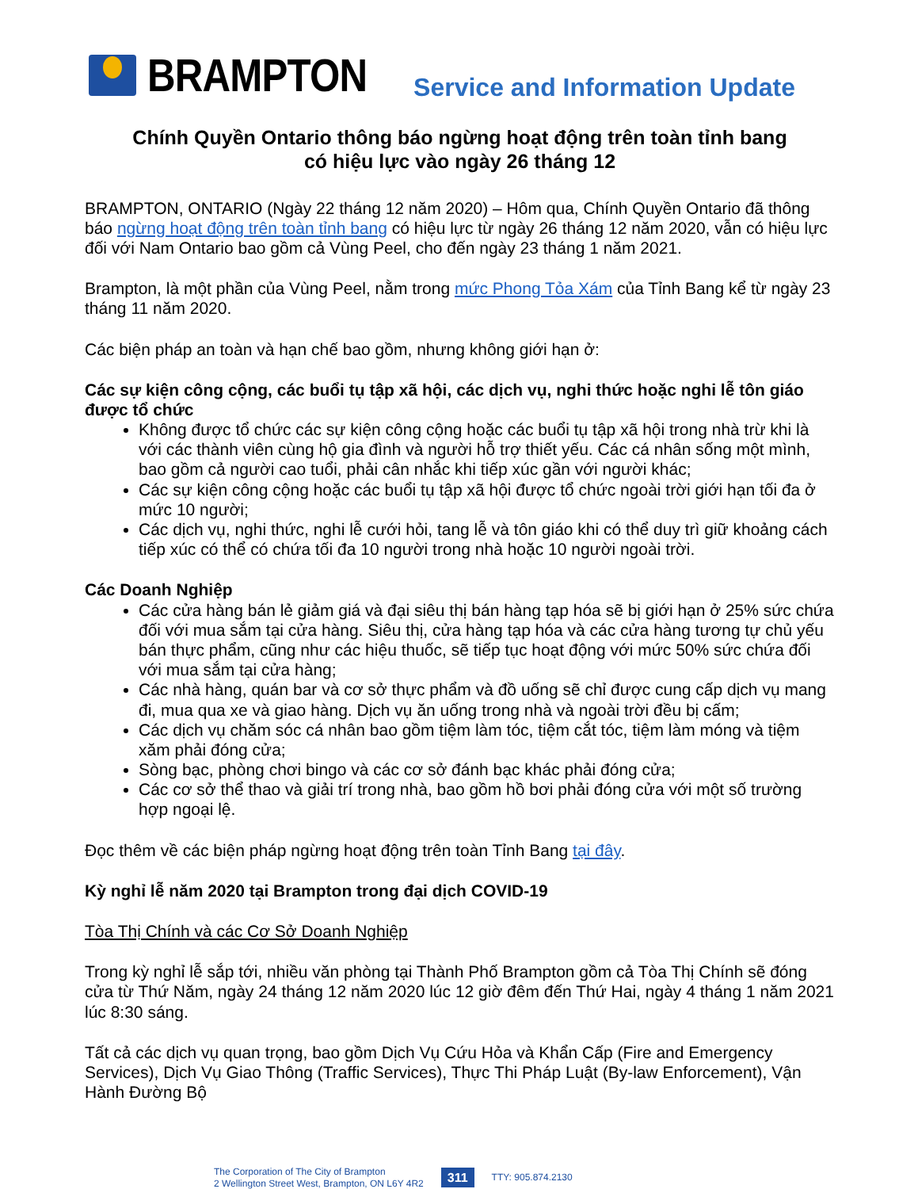BRAMPTON
Service and Information Update
Chính Quyền Ontario thông báo ngừng hoạt động trên toàn tỉnh bang
có hiệu lực vào ngày 26 tháng 12
BRAMPTON, ONTARIO (Ngày 22 tháng 12 năm 2020) – Hôm qua, Chính Quyền Ontario đã thông báo ngừng hoạt động trên toàn tỉnh bang có hiệu lực từ ngày 26 tháng 12 năm 2020, vẫn có hiệu lực đối với Nam Ontario bao gồm cả Vùng Peel, cho đến ngày 23 tháng 1 năm 2021.
Brampton, là một phần của Vùng Peel, nằm trong mức Phong Tỏa Xám của Tỉnh Bang kể từ ngày 23 tháng 11 năm 2020.
Các biện pháp an toàn và hạn chế bao gồm, nhưng không giới hạn ở:
Các sự kiện công cộng, các buổi tụ tập xã hội, các dịch vụ, nghi thức hoặc nghi lễ tôn giáo được tổ chức
Không được tổ chức các sự kiện công cộng hoặc các buổi tụ tập xã hội trong nhà trừ khi là với các thành viên cùng hộ gia đình và người hỗ trợ thiết yếu. Các cá nhân sống một mình, bao gồm cả người cao tuổi, phải cân nhắc khi tiếp xúc gần với người khác;
Các sự kiện công cộng hoặc các buổi tụ tập xã hội được tổ chức ngoài trời giới hạn tối đa ở mức 10 người;
Các dịch vụ, nghi thức, nghi lễ cưới hỏi, tang lễ và tôn giáo khi có thể duy trì giữ khoảng cách tiếp xúc có thể có chứa tối đa 10 người trong nhà hoặc 10 người ngoài trời.
Các Doanh Nghiệp
Các cửa hàng bán lẻ giảm giá và đại siêu thị bán hàng tạp hóa sẽ bị giới hạn ở 25% sức chứa đối với mua sắm tại cửa hàng. Siêu thị, cửa hàng tạp hóa và các cửa hàng tương tự chủ yếu bán thực phẩm, cũng như các hiệu thuốc, sẽ tiếp tục hoạt động với mức 50% sức chứa đối với mua sắm tại cửa hàng;
Các nhà hàng, quán bar và cơ sở thực phẩm và đồ uống sẽ chỉ được cung cấp dịch vụ mang đi, mua qua xe và giao hàng. Dịch vụ ăn uống trong nhà và ngoài trời đều bị cấm;
Các dịch vụ chăm sóc cá nhân bao gồm tiệm làm tóc, tiệm cắt tóc, tiệm làm móng và tiệm xăm phải đóng cửa;
Sòng bạc, phòng chơi bingo và các cơ sở đánh bạc khác phải đóng cửa;
Các cơ sở thể thao và giải trí trong nhà, bao gồm hồ bơi phải đóng cửa với một số trường hợp ngoại lệ.
Đọc thêm về các biện pháp ngừng hoạt động trên toàn Tỉnh Bang tại đây.
Kỳ nghỉ lễ năm 2020 tại Brampton trong đại dịch COVID-19
Tòa Thị Chính và các Cơ Sở Doanh Nghiệp
Trong kỳ nghỉ lễ sắp tới, nhiều văn phòng tại Thành Phố Brampton gồm cả Tòa Thị Chính sẽ đóng cửa từ Thứ Năm, ngày 24 tháng 12 năm 2020 lúc 12 giờ đêm đến Thứ Hai, ngày 4 tháng 1 năm 2021 lúc 8:30 sáng.
Tất cả các dịch vụ quan trọng, bao gồm Dịch Vụ Cứu Hỏa và Khẩn Cấp (Fire and Emergency Services), Dịch Vụ Giao Thông (Traffic Services), Thực Thi Pháp Luật (By-law Enforcement), Vận Hành Đường Bộ
The Corporation of The City of Brampton
2 Wellington Street West, Brampton, ON L6Y 4R2
311 TTY: 905.874.2130